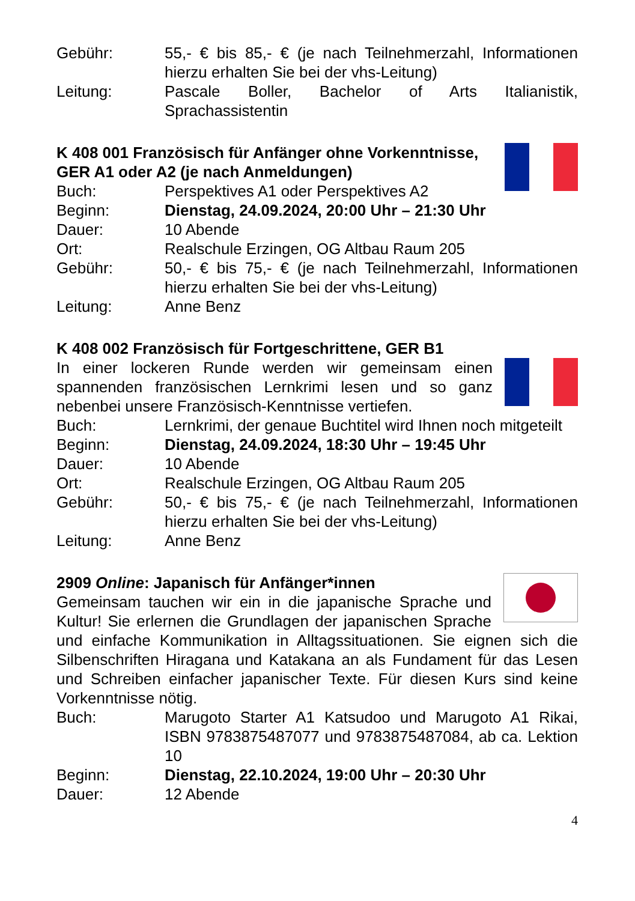Gebühr: 55,- € bis 85,- € (je nach Teilnehmerzahl, Informationen hierzu erhalten Sie bei der vhs-Leitung)
Leitung: Pascale Boller, Bachelor of Arts Italianistik, Sprachassistentin
K 408 001 Französisch für Anfänger ohne Vorkenntnisse, GER A1 oder A2 (je nach Anmeldungen)
Buch: Perspektives A1 oder Perspektives A2
Beginn: Dienstag, 24.09.2024, 20:00 Uhr – 21:30 Uhr
Dauer: 10 Abende
Ort: Realschule Erzingen, OG Altbau Raum 205
Gebühr: 50,- € bis 75,- € (je nach Teilnehmerzahl, Informationen hierzu erhalten Sie bei der vhs-Leitung)
Leitung: Anne Benz
K 408 002 Französisch für Fortgeschrittene, GER B1
In einer lockeren Runde werden wir gemeinsam einen spannenden französischen Lernkrimi lesen und so ganz nebenbei unsere Französisch-Kenntnisse vertiefen.
Buch: Lernkrimi, der genaue Buchtitel wird Ihnen noch mitgeteilt
Beginn: Dienstag, 24.09.2024, 18:30 Uhr – 19:45 Uhr
Dauer: 10 Abende
Ort: Realschule Erzingen, OG Altbau Raum 205
Gebühr: 50,- € bis 75,- € (je nach Teilnehmerzahl, Informationen hierzu erhalten Sie bei der vhs-Leitung)
Leitung: Anne Benz
2909 Online: Japanisch für Anfänger*innen
Gemeinsam tauchen wir ein in die japanische Sprache und Kultur! Sie erlernen die Grundlagen der japanischen Sprache und einfache Kommunikation in Alltagssituationen. Sie eignen sich die Silbenschriften Hiragana und Katakana an als Fundament für das Lesen und Schreiben einfacher japanischer Texte. Für diesen Kurs sind keine Vorkenntnisse nötig.
Buch: Marugoto Starter A1 Katsudoo und Marugoto A1 Rikai, ISBN 9783875487077 und 9783875487084, ab ca. Lektion 10
Beginn: Dienstag, 22.10.2024, 19:00 Uhr – 20:30 Uhr
Dauer: 12 Abende
4